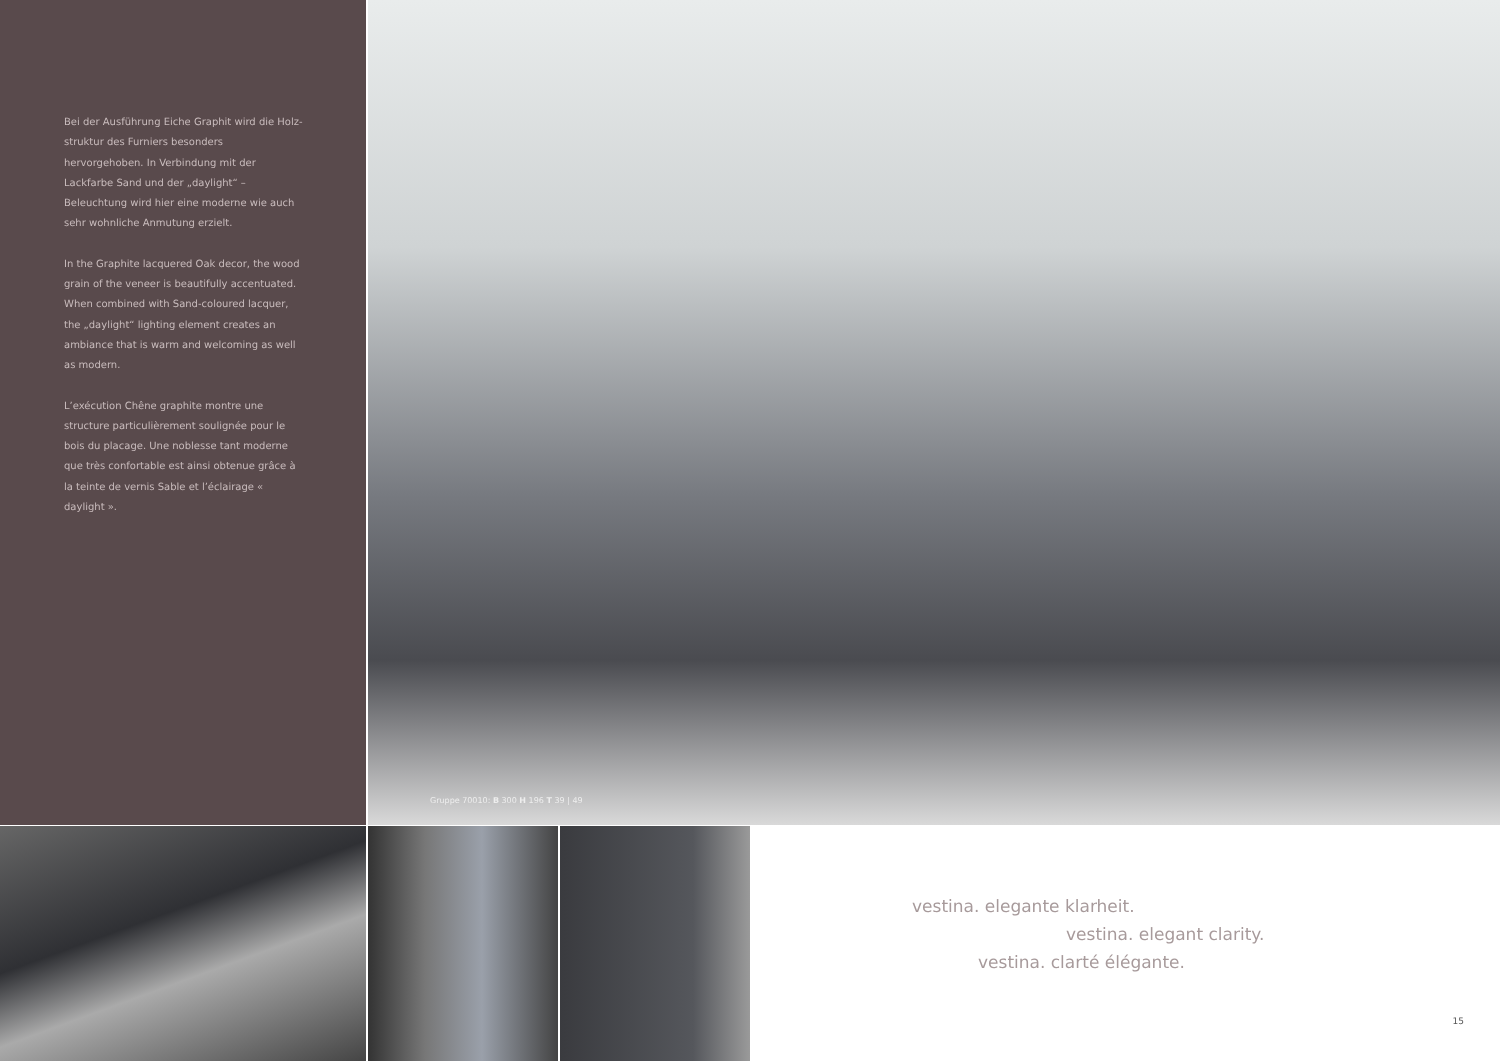Bei der Ausführung Eiche Graphit wird die Holz-struktur des Furniers besonders hervorgehoben. In Verbindung mit der Lackfarbe Sand und der „daylight“ – Beleuchtung wird hier eine moderne wie auch sehr wohnliche Anmutung erzielt.
In the Graphite lacquered Oak decor, the wood grain of the veneer is beautifully accentuated. When combined with Sand-coloured lacquer, the „daylight“ lighting element creates an ambiance that is warm and welcoming as well as modern.
L’exécution Chêne graphite montre une structure particulièrement soulignée pour le bois du placage. Une noblesse tant moderne que très confortable est ainsi obtenue grâce à la teinte de vernis Sable et l’éclairage « daylight ».
Gruppe 70010: B 300 H 196 T 39 | 49
vestina. elegante klarheit.
vestina. elegant clarity.
vestina. clarté élégante.
15